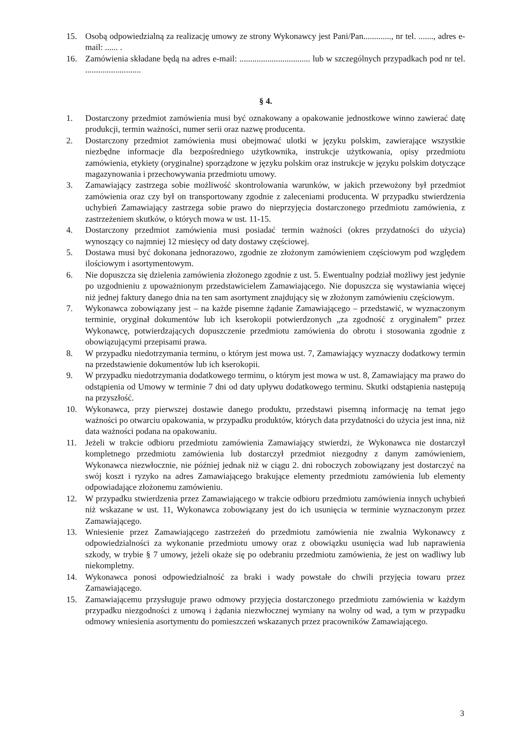15. Osobą odpowiedzialną za realizację umowy ze strony Wykonawcy jest Pani/Pan............., nr tel. ......., adres e-mail: ...... .
16. Zamówienia składane będą na adres e-mail: ................................. lub w szczególnych przypadkach pod nr tel. ..........................
§ 4.
1. Dostarczony przedmiot zamówienia musi być oznakowany a opakowanie jednostkowe winno zawierać datę produkcji, termin ważności, numer serii oraz nazwę producenta.
2. Dostarczony przedmiot zamówienia musi obejmować ulotki w języku polskim, zawierające wszystkie niezbędne informacje dla bezpośredniego użytkownika, instrukcje użytkowania, opisy przedmiotu zamówienia, etykiety (oryginalne) sporządzone w języku polskim oraz instrukcje w języku polskim dotyczące magazynowania i przechowywania przedmiotu umowy.
3. Zamawiający zastrzega sobie możliwość skontrolowania warunków, w jakich przewożony był przedmiot zamówienia oraz czy był on transportowany zgodnie z zaleceniami producenta. W przypadku stwierdzenia uchybień Zamawiający zastrzega sobie prawo do nieprzyjęcia dostarczonego przedmiotu zamówienia, z zastrzeżeniem skutków, o których mowa w ust. 11-15.
4. Dostarczony przedmiot zamówienia musi posiadać termin ważności (okres przydatności do użycia) wynoszący co najmniej 12 miesięcy od daty dostawy częściowej.
5. Dostawa musi być dokonana jednorazowo, zgodnie ze złożonym zamówieniem częściowym pod względem ilościowym i asortymentowym.
6. Nie dopuszcza się dzielenia zamówienia złożonego zgodnie z ust. 5. Ewentualny podział możliwy jest jedynie po uzgodnieniu z upoważnionym przedstawicielem Zamawiającego. Nie dopuszcza się wystawiania więcej niż jednej faktury danego dnia na ten sam asortyment znajdujący się w złożonym zamówieniu częściowym.
7. Wykonawca zobowiązany jest – na każde pisemne żądanie Zamawiającego – przedstawić, w wyznaczonym terminie, oryginał dokumentów lub ich kserokopii potwierdzonych „za zgodność z oryginałem” przez Wykonawcę, potwierdzających dopuszczenie przedmiotu zamówienia do obrotu i stosowania zgodnie z obowiązującymi przepisami prawa.
8. W przypadku niedotrzymania terminu, o którym jest mowa ust. 7, Zamawiający wyznaczy dodatkowy termin na przedstawienie dokumentów lub ich kserokopii.
9. W przypadku niedotrzymania dodatkowego terminu, o którym jest mowa w ust. 8, Zamawiający ma prawo do odstąpienia od Umowy w terminie 7 dni od daty upływu dodatkowego terminu. Skutki odstąpienia następują na przyszłość.
10. Wykonawca, przy pierwszej dostawie danego produktu, przedstawi pisemną informację na temat jego ważności po otwarciu opakowania, w przypadku produktów, których data przydatności do użycia jest inna, niż data ważności podana na opakowaniu.
11. Jeżeli w trakcie odbioru przedmiotu zamówienia Zamawiający stwierdzi, że Wykonawca nie dostarczył kompletnego przedmiotu zamówienia lub dostarczył przedmiot niezgodny z danym zamówieniem, Wykonawca niezwłocznie, nie później jednak niż w ciągu 2. dni roboczych zobowiązany jest dostarczyć na swój koszt i ryzyko na adres Zamawiającego brakujące elementy przedmiotu zamówienia lub elementy odpowiadające złożonemu zamówieniu.
12. W przypadku stwierdzenia przez Zamawiającego w trakcie odbioru przedmiotu zamówienia innych uchybień niż wskazane w ust. 11, Wykonawca zobowiązany jest do ich usunięcia w terminie wyznaczonym przez Zamawiającego.
13. Wniesienie przez Zamawiającego zastrzeżeń do przedmiotu zamówienia nie zwalnia Wykonawcy z odpowiedzialności za wykonanie przedmiotu umowy oraz z obowiązku usunięcia wad lub naprawienia szkody, w trybie § 7 umowy, jeżeli okaże się po odebraniu przedmiotu zamówienia, że jest on wadliwy lub niekompletny.
14. Wykonawca ponosi odpowiedzialność za braki i wady powstałe do chwili przyjęcia towaru przez Zamawiającego.
15. Zamawiającemu przysługuje prawo odmowy przyjęcia dostarczonego przedmiotu zamówienia w każdym przypadku niezgodności z umową i żądania niezwłocznej wymiany na wolny od wad, a tym w przypadku odmowy wniesienia asortymentu do pomieszczeń wskazanych przez pracowników Zamawiającego.
3